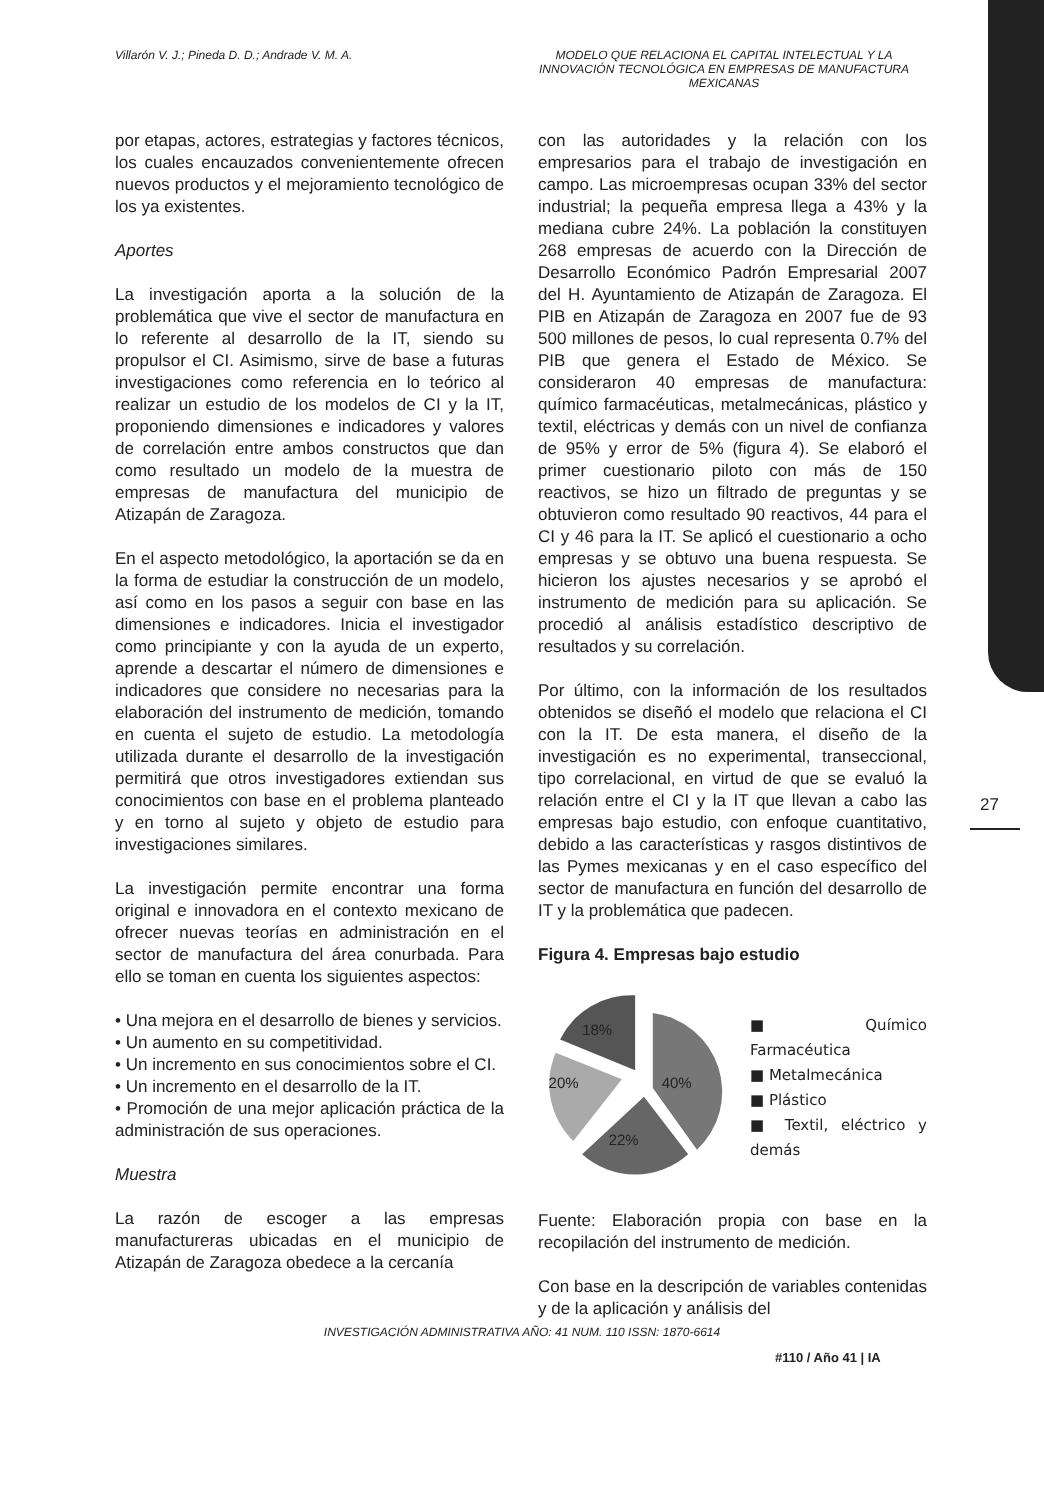Villarón V. J.; Pineda D. D.; Andrade V. M. A.
MODELO QUE RELACIONA EL CAPITAL INTELECTUAL Y LA INNOVACIÓN TECNOLÓGICA EN EMPRESAS DE MANUFACTURA MEXICANAS
por etapas, actores, estrategias y factores técnicos, los cuales encauzados convenientemente ofrecen nuevos productos y el mejoramiento tecnológico de los ya existentes.
Aportes
La investigación aporta a la solución de la problemática que vive el sector de manufactura en lo referente al desarrollo de la IT, siendo su propulsor el CI. Asimismo, sirve de base a futuras investigaciones como referencia en lo teórico al realizar un estudio de los modelos de CI y la IT, proponiendo dimensiones e indicadores y valores de correlación entre ambos constructos que dan como resultado un modelo de la muestra de empresas de manufactura del municipio de Atizapán de Zaragoza.
En el aspecto metodológico, la aportación se da en la forma de estudiar la construcción de un modelo, así como en los pasos a seguir con base en las dimensiones e indicadores. Inicia el investigador como principiante y con la ayuda de un experto, aprende a descartar el número de dimensiones e indicadores que considere no necesarias para la elaboración del instrumento de medición, tomando en cuenta el sujeto de estudio. La metodología utilizada durante el desarrollo de la investigación permitirá que otros investigadores extiendan sus conocimientos con base en el problema planteado y en torno al sujeto y objeto de estudio para investigaciones similares.
La investigación permite encontrar una forma original e innovadora en el contexto mexicano de ofrecer nuevas teorías en administración en el sector de manufactura del área conurbada. Para ello se toman en cuenta los siguientes aspectos:
• Una mejora en el desarrollo de bienes y servicios.
• Un aumento en su competitividad.
• Un incremento en sus conocimientos sobre el CI.
• Un incremento en el desarrollo de la IT.
• Promoción de una mejor aplicación práctica de la administración de sus operaciones.
Muestra
La razón de escoger a las empresas manufactureras ubicadas en el municipio de Atizapán de Zaragoza obedece a la cercanía
con las autoridades y la relación con los empresarios para el trabajo de investigación en campo. Las microempresas ocupan 33% del sector industrial; la pequeña empresa llega a 43% y la mediana cubre 24%. La población la constituyen 268 empresas de acuerdo con la Dirección de Desarrollo Económico Padrón Empresarial 2007 del H. Ayuntamiento de Atizapán de Zaragoza. El PIB en Atizapán de Zaragoza en 2007 fue de 93 500 millones de pesos, lo cual representa 0.7% del PIB que genera el Estado de México. Se consideraron 40 empresas de manufactura: químico farmacéuticas, metalmecánicas, plástico y textil, eléctricas y demás con un nivel de confianza de 95% y error de 5% (figura 4). Se elaboró el primer cuestionario piloto con más de 150 reactivos, se hizo un filtrado de preguntas y se obtuvieron como resultado 90 reactivos, 44 para el CI y 46 para la IT. Se aplicó el cuestionario a ocho empresas y se obtuvo una buena respuesta. Se hicieron los ajustes necesarios y se aprobó el instrumento de medición para su aplicación. Se procedió al análisis estadístico descriptivo de resultados y su correlación.
Por último, con la información de los resultados obtenidos se diseñó el modelo que relaciona el CI con la IT. De esta manera, el diseño de la investigación es no experimental, transeccional, tipo correlacional, en virtud de que se evaluó la relación entre el CI y la IT que llevan a cabo las empresas bajo estudio, con enfoque cuantitativo, debido a las características y rasgos distintivos de las Pymes mexicanas y en el caso específico del sector de manufactura en función del desarrollo de IT y la problemática que padecen.
Figura 4. Empresas bajo estudio
40%
22%
20%
18%
■ Químico Farmacéutica
■ Metalmecánica
■ Plástico
■ Textil, eléctrico y demás
Fuente: Elaboración propia con base en la recopilación del instrumento de medición.
Con base en la descripción de variables contenidas y de la aplicación y análisis del
27
INVESTIGACIÓN ADMINISTRATIVA AÑO: 41 NUM. 110 ISSN: 1870-6614
#110 / Año 41 | IA